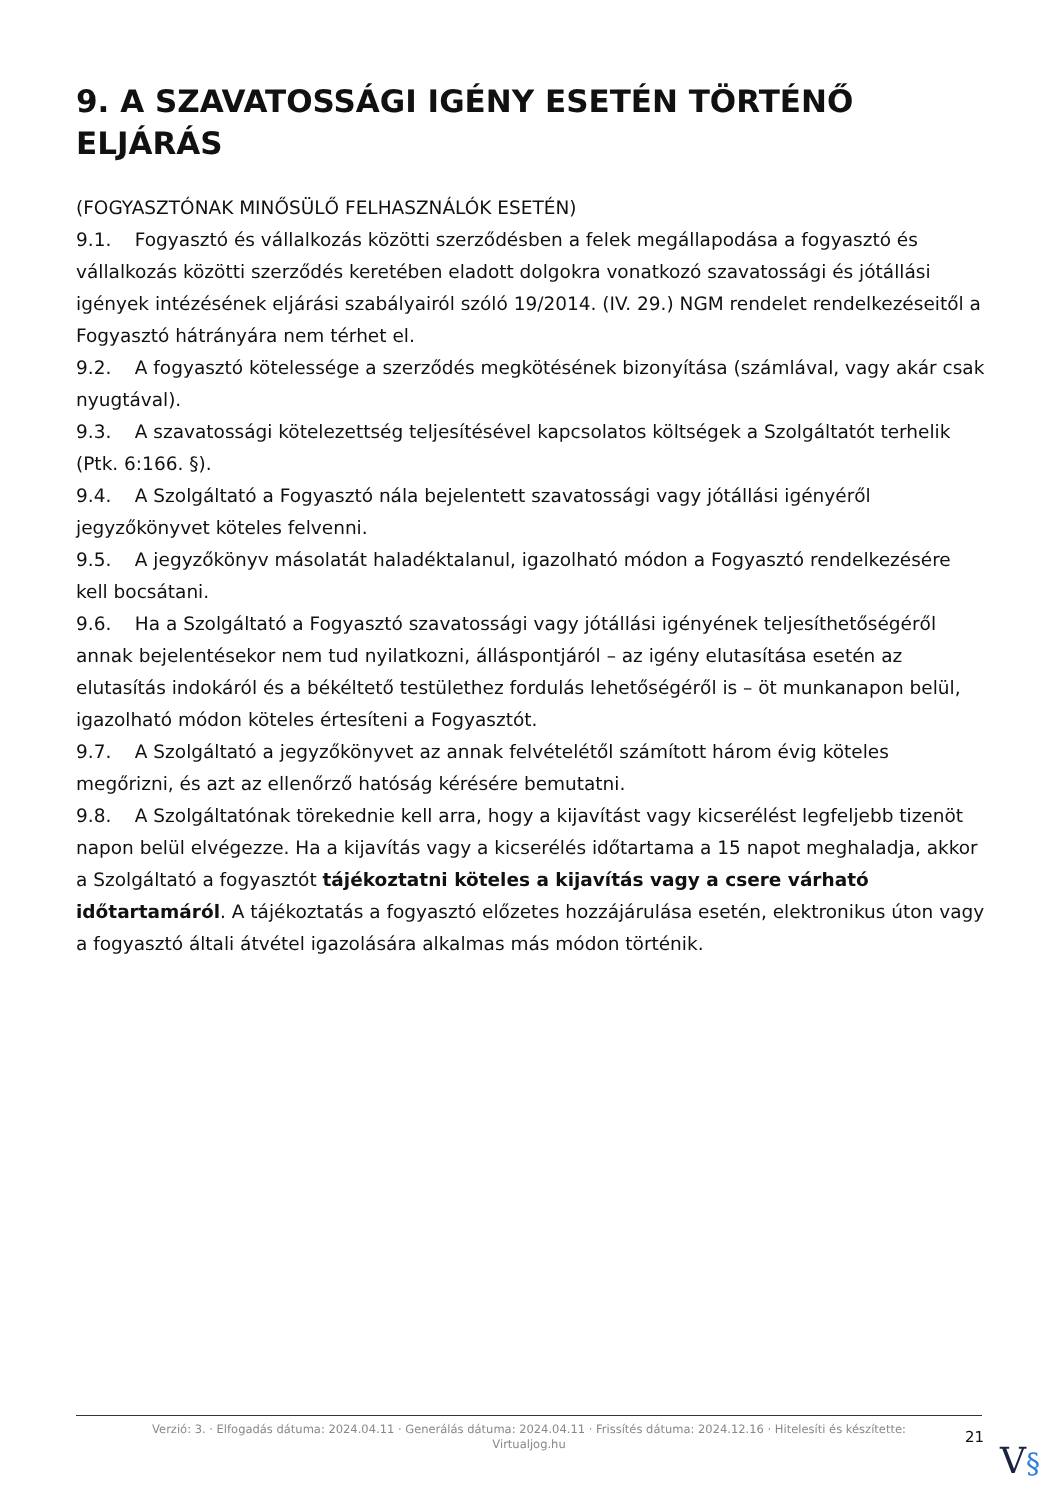9. A SZAVATOSSÁGI IGÉNY ESETÉN TÖRTÉNŐ ELJÁRÁS
(FOGYASZTÓNAK MINŐSÜLŐ FELHASZNÁLÓK ESETÉN)
9.1. Fogyasztó és vállalkozás közötti szerződésben a felek megállapodása a fogyasztó és vállalkozás közötti szerződés keretében eladott dolgokra vonatkozó szavatossági és jótállási igények intézésének eljárási szabályairól szóló 19/2014. (IV. 29.) NGM rendelet rendelkezéseitől a Fogyasztó hátrányára nem térhet el.
9.2. A fogyasztó kötelessége a szerződés megkötésének bizonyítása (számlával, vagy akár csak nyugtával).
9.3. A szavatossági kötelezettség teljesítésével kapcsolatos költségek a Szolgáltatót terhelik (Ptk. 6:166. §).
9.4. A Szolgáltató a Fogyasztó nála bejelentett szavatossági vagy jótállási igényéről jegyzőkönyvet köteles felvenni.
9.5. A jegyzőkönyv másolatát haladéktalanul, igazolható módon a Fogyasztó rendelkezésére kell bocsátani.
9.6. Ha a Szolgáltató a Fogyasztó szavatossági vagy jótállási igényének teljesíthetőségéről annak bejelentésekor nem tud nyilatkozni, álláspontjáról – az igény elutasítása esetén az elutasítás indokáról és a békéltető testülethez fordulás lehetőségéről is – öt munkanapon belül, igazolható módon köteles értesíteni a Fogyasztót.
9.7. A Szolgáltató a jegyzőkönyvet az annak felvételétől számított három évig köteles megőrizni, és azt az ellenőrző hatóság kérésére bemutatni.
9.8. A Szolgáltatónak törekednie kell arra, hogy a kijavítást vagy kicserélést legfeljebb tizenöt napon belül elvégezze. Ha a kijavítás vagy a kicserélés időtartama a 15 napot meghaladja, akkor a Szolgáltató a fogyasztót tájékoztatni köteles a kijavítás vagy a csere várható időtartamáról. A tájékoztatás a fogyasztó előzetes hozzájárulása esetén, elektronikus úton vagy a fogyasztó általi átvétel igazolására alkalmas más módon történik.
Verzió: 3. · Elfogadás dátuma: 2024.04.11 · Generálás dátuma: 2024.04.11 · Frissítés dátuma: 2024.12.16 · Hitelesíti és készítette:
Virtualjog.hu
21
V§